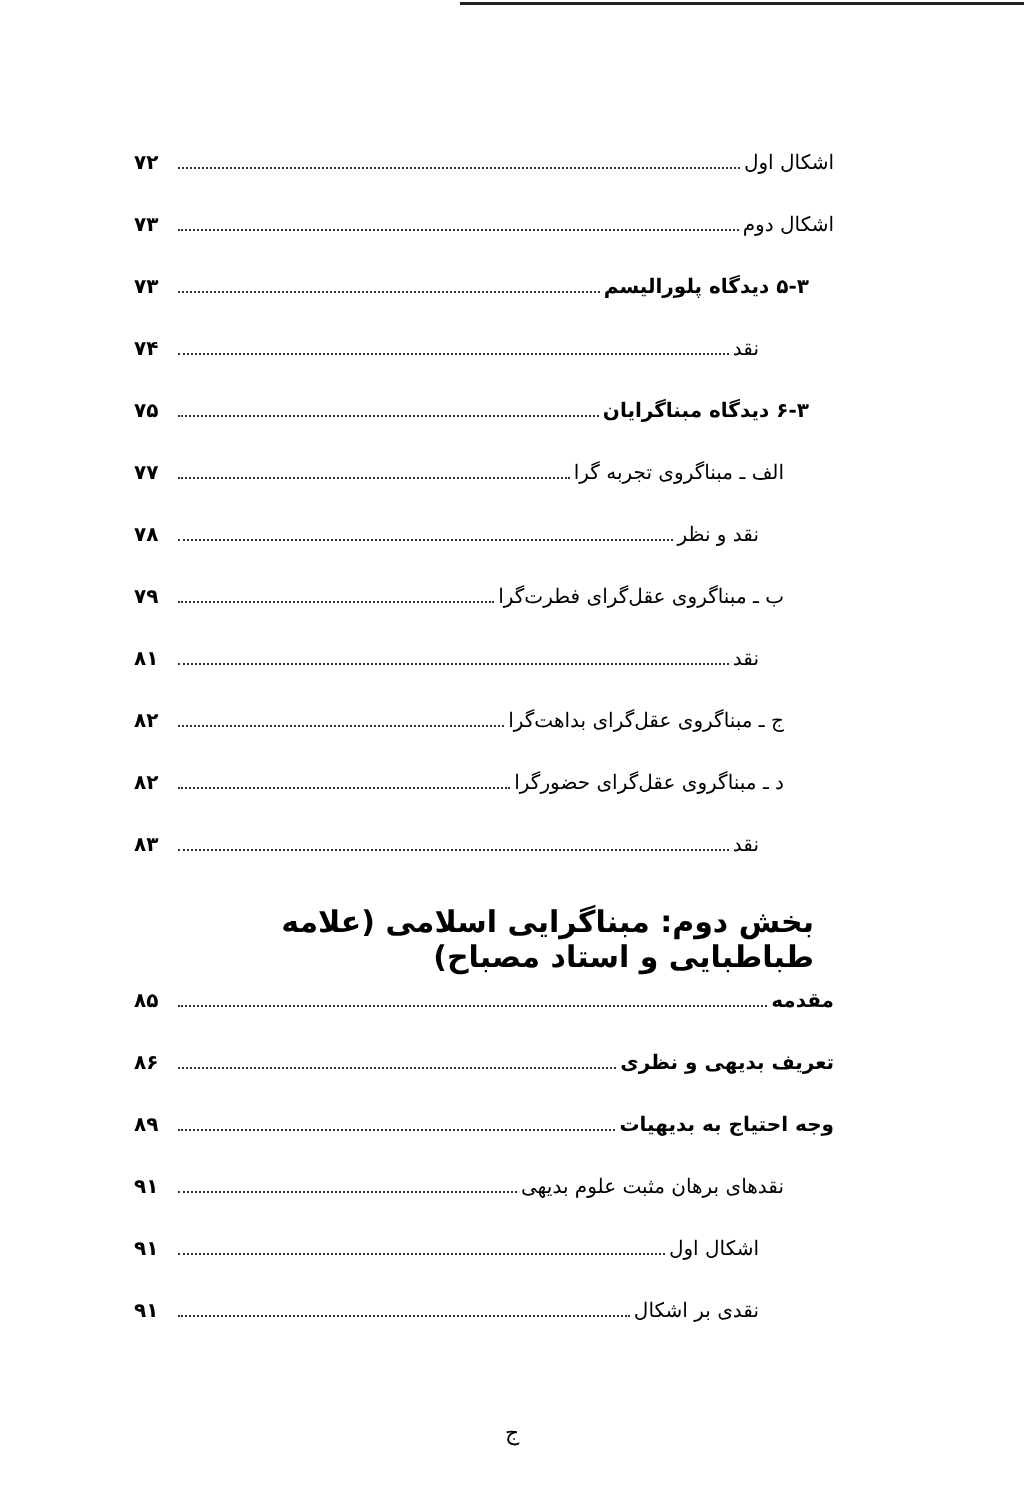اشکال اول ۷۲
اشکال دوم ۷۳
۵-۳ دیدگاه پلورالیسم ۷۳
نقد ۷۴
۶-۳ دیدگاه مبناگرایان ۷۵
الف ـ مبناگروی تجربه گرا ۷۷
نقد و نظر ۷۸
ب ـ مبناگروی عقل‌گرای فطرت‌گرا ۷۹
نقد ۸۱
ج ـ مبناگروی عقل‌گرای بداهت‌گرا ۸۲
د ـ مبناگروی عقل‌گرای حضورگرا ۸۲
نقد ۸۳
بخش دوم: مبناگرایی اسلامی (علامه طباطبایی و استاد مصباح)
مقدمه ۸۵
تعریف بدیهی و نظری ۸۶
وجه احتیاج به بدیهیات ۸۹
نقدهای برهان مثبت علوم بدیهی ۹۱
اشکال اول ۹۱
نقدی بر اشکال ۹۱
ج